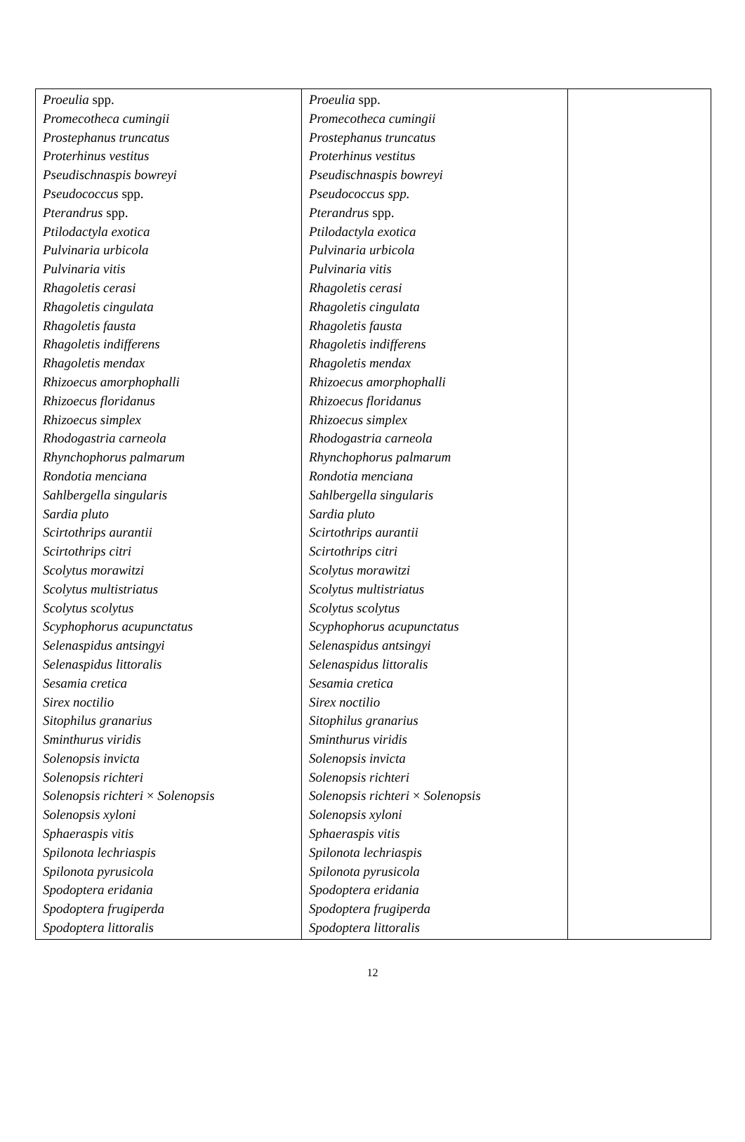| Proeulia spp. Promecotheca cumingii Prostephanus truncatus Proterhinus vestitus Pseudischnaspis bowreyi Pseudococcus spp. Pterandrus spp. Ptilodactyla exotica Pulvinaria urbicola Pulvinaria vitis Rhagoletis cerasi Rhagoletis cingulata Rhagoletis fausta Rhagoletis indifferens Rhagoletis mendax Rhizoecus amorphophalli Rhizoecus floridanus Rhizoecus simplex Rhodogastria carneola Rhynchophorus palmarum Rondotia menciana Sahlbergella singularis Sardia pluto Scirtothrips aurantii Scirtothrips citri Scolytus morawitzi Scolytus multistriatus Scolytus scolytus Scyphophorus acupunctatus Selenaspidus antsingyi Selenaspidus littoralis Sesamia cretica Sirex noctilio Sitophilus granarius Sminthurus viridis Solenopsis invicta Solenopsis richteri Solenopsis richteri × Solenopsis Solenopsis xyloni Sphaeraspis vitis Spilonota lechriaspis Spilonota pyrusicola Spodoptera eridania Spodoptera frugiperda Spodoptera littoralis | Proeulia spp. Promecotheca cumingii Prostephanus truncatus Proterhinus vestitus Pseudischnaspis bowreyi Pseudococcus spp. Pterandrus spp. Ptilodactyla exotica Pulvinaria urbicola Pulvinaria vitis Rhagoletis cerasi Rhagoletis cingulata Rhagoletis fausta Rhagoletis indifferens Rhagoletis mendax Rhizoecus amorphophalli Rhizoecus floridanus Rhizoecus simplex Rhodogastria carneola Rhynchophorus palmarum Rondotia menciana Sahlbergella singularis Sardia pluto Scirtothrips aurantii Scirtothrips citri Scolytus morawitzi Scolytus multistriatus Scolytus scolytus Scyphophorus acupunctatus Selenaspidus antsingyi Selenaspidus littoralis Sesamia cretica Sirex noctilio Sitophilus granarius Sminthurus viridis Solenopsis invicta Solenopsis richteri Solenopsis richteri × Solenopsis Solenopsis xyloni Sphaeraspis vitis Spilonota lechriaspis Spilonota pyrusicola Spodoptera eridania Spodoptera frugiperda Spodoptera littoralis | |
12